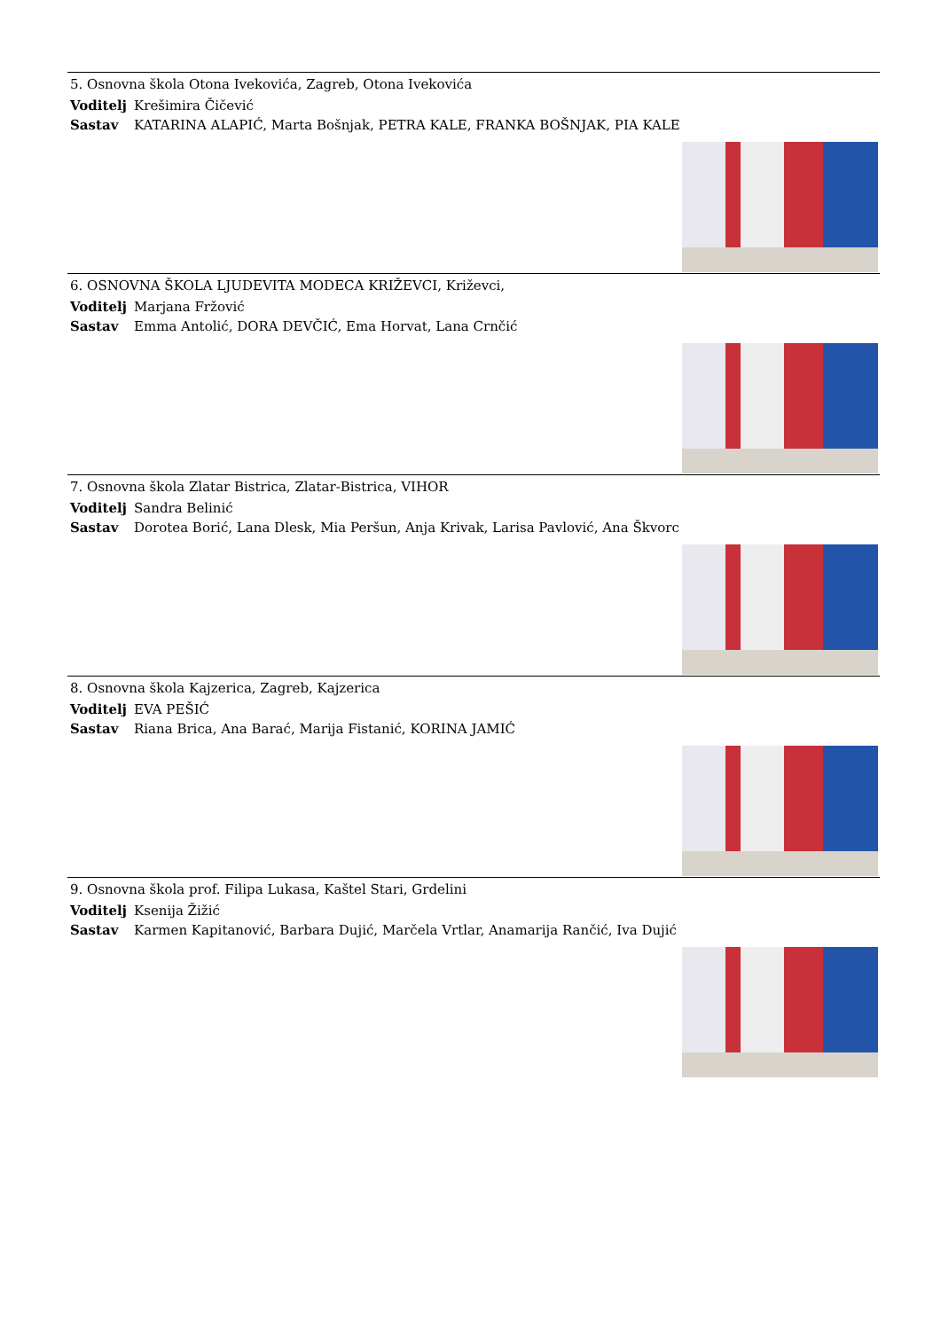5. Osnovna škola Otona Ivekovića, Zagreb, Otona Ivekovića
Voditelj Krešimira Čičević
Sastav KATARINA ALAPIĆ, Marta Bošnjak, PETRA KALE, FRANKA BOŠNJAK, PIA KALE
6. OSNOVNA ŠKOLA LJUDEVITA MODECA KRIŽEVCI, Križevci,
Voditelj Marjana Fržović
Sastav Emma Antolić, DORA DEVČIĆ, Ema Horvat, Lana Crnčić
7. Osnovna škola Zlatar Bistrica, Zlatar-Bistrica, VIHOR
Voditelj Sandra Belinić
Sastav Dorotea Borić, Lana Dlesk, Mia Peršun, Anja Krivak, Larisa Pavlović, Ana Škvorc
8. Osnovna škola Kajzerica, Zagreb, Kajzerica
Voditelj EVA PEŠIĆ
Sastav Riana Brica, Ana Barać, Marija Fistanić, KORINA JAMIĆ
9. Osnovna škola prof. Filipa Lukasa, Kaštel Stari, Grdelini
Voditelj Ksenija Žižić
Sastav Karmen Kapitanović, Barbara Dujić, Marčela Vrtlar, Anamarija Rančić, Iva Dujić